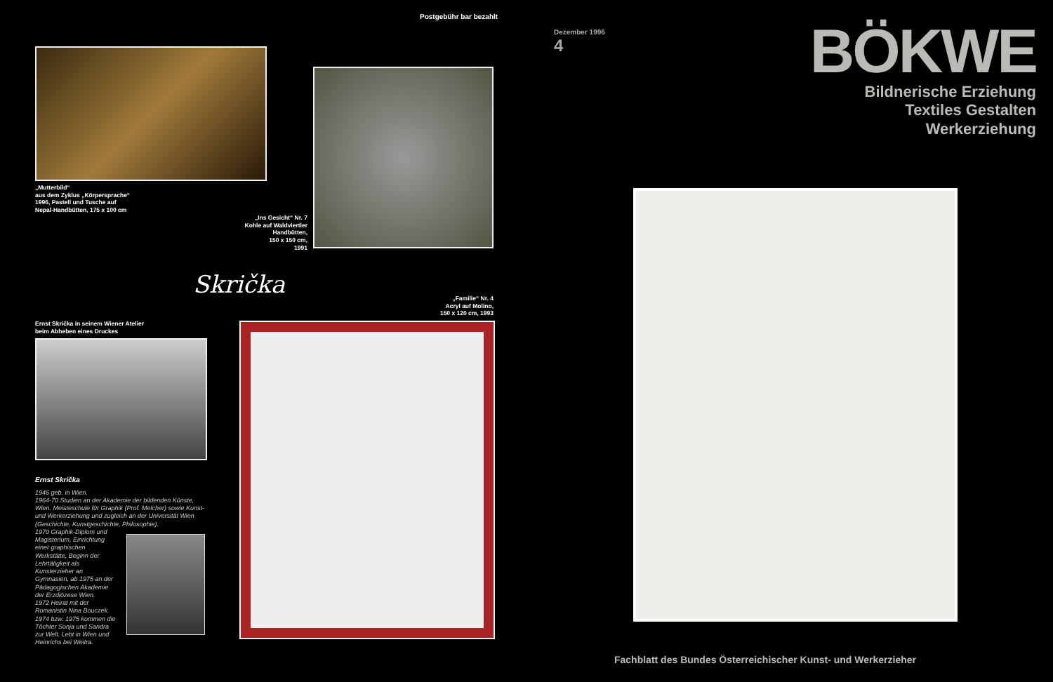Postgebühr bar bezahlt
„Mutterbild“
aus dem Zyklus „Körpersprache“
1996, Pastell und Tusche auf
Nepal-Handbütten, 175 x 100 cm
„Ins Gesicht“ Nr. 7
Kohle auf Waldviertler Handbütten,
150 x 150 cm,
1991
Skrička
„Familie“ Nr. 4
Acryl auf Molino,
150 x 120 cm, 1993
Ernst Skrička in seinem Wiener Atelier
beim Abheben eines Druckes
Ernst Skrička
1946 geb. in Wien.
1964-70 Studien an der Akademie der bildenden Künste, Wien. Meisteschule für Graphik (Prof. Melcher) sowie Kunst- und Werkerziehung und zugleich an der Universität Wien (Geschichte, Kunstgeschichte, Philosophie).
1970 Graphik-Diplom und Magisterium, Einrichtung einer graphischen Werkstätte, Beginn der Lehrtätigkeit als Kunsterzieher an Gymnasien, ab 1975 an der Pädagogischen Akademie der Erzdiözese Wien.
1972 Heirat mit der Romanistin Nina Bouczek. 1974 bzw. 1975 kommen die Töchter Sonja und Sandra zur Welt. Lebt in Wien und Heinrichs bei Weitra.
Dezember 1996
4
BÖKWE
Bildnerische Erziehung
Textiles Gestalten
Werkerziehung
Fachblatt des Bundes Österreichischer Kunst- und Werkerzieher